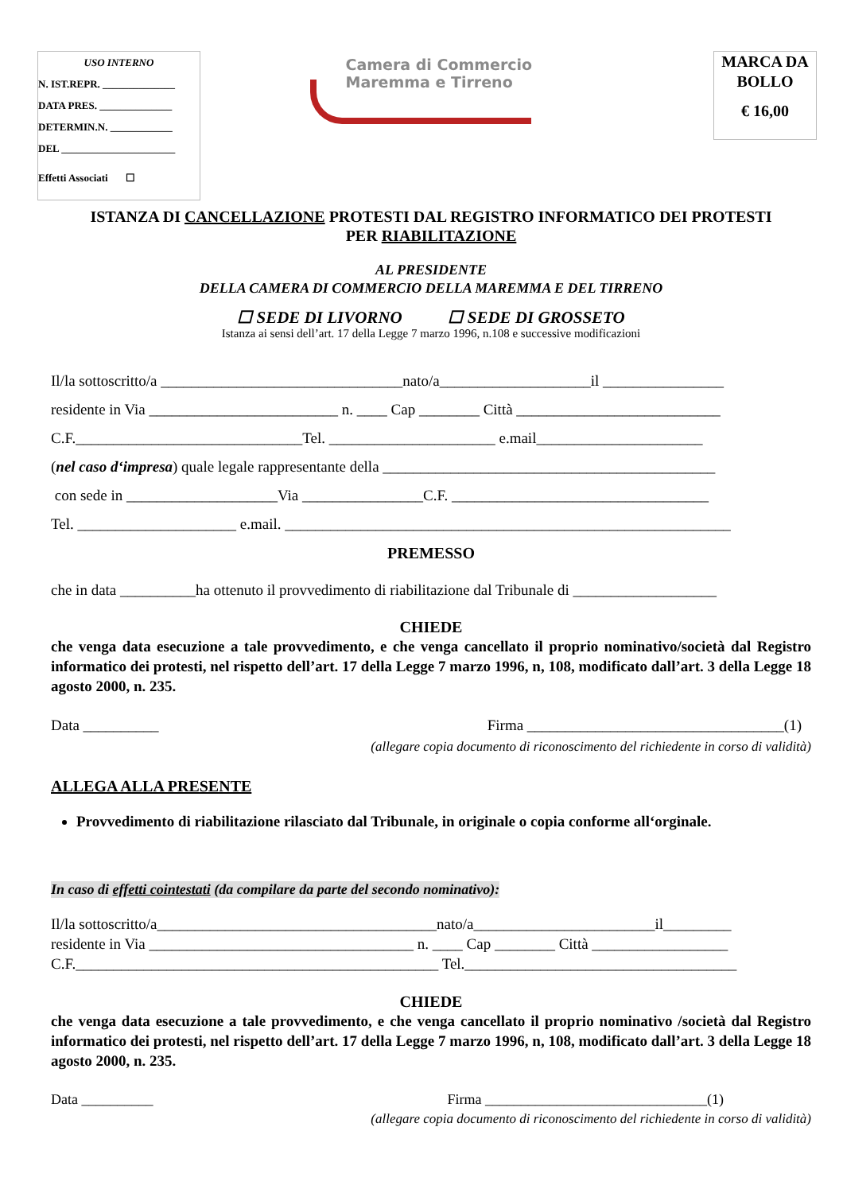USO INTERNO
N. IST.REPR. ______________
DATA PRES. ______________
DETERMIN.N. ____________
DEL ______________________
Effetti Associati ☐
Camera di Commercio
Maremma e Tirreno
MARCA DA BOLLO
€ 16,00
ISTANZA DI CANCELLAZIONE PROTESTI DAL REGISTRO INFORMATICO DEI PROTESTI
PER RIABILITAZIONE
AL PRESIDENTE
DELLA CAMERA DI COMMERCIO DELLA MAREMMA E DEL TIRRENO
☐ SEDE DI LIVORNO ☐ SEDE DI GROSSETO
Istanza ai sensi dell’art. 17 della Legge 7 marzo 1996, n.108 e successive modificazioni
Il/la sottoscritto/a ________________________________nato/a____________________il ________________
residente in Via _________________________ n. ____ Cap ________ Città ___________________________
C.F.______________________________Tel. ______________________ e.mail______________________
(nel caso d‘impresa) quale legale rappresentante della ____________________________________________
con sede in ____________________Via ________________C.F. __________________________________
Tel. _____________________ e.mail. ___________________________________________________________
PREMESSO
che in data __________ha ottenuto il provvedimento di riabilitazione dal Tribunale di ___________________
CHIEDE
che venga data esecuzione a tale provvedimento, e che venga cancellato il proprio nominativo/società dal Registro informatico dei protesti, nel rispetto dell’art. 17 della Legge 7 marzo 1996, n, 108, modificato dall’art. 3 della Legge 18 agosto 2000, n. 235.
Data __________ Firma __________________________________(1)
(allegare copia documento di riconoscimento del richiedente in corso di validità)
ALLEGA ALLA PRESENTE
Provvedimento di riabilitazione rilasciato dal Tribunale, in originale o copia conforme all‘orginale.
In caso di effetti cointestati (da compilare da parte del secondo nominativo):
Il/la sottoscritto/a_____________________________________nato/a________________________il_________
residente in Via ___________________________________ n. ____ Cap ________ Città __________________
C.F.________________________________________________ Tel.____________________________________
CHIEDE
che venga data esecuzione a tale provvedimento, e che venga cancellato il proprio nominativo /società dal Registro informatico dei protesti, nel rispetto dell’art. 17 della Legge 7 marzo 1996, n, 108, modificato dall’art. 3 della Legge 18 agosto 2000, n. 235.
Data __________ Firma _______________________________(1)
(allegare copia documento di riconoscimento del richiedente in corso di validità)